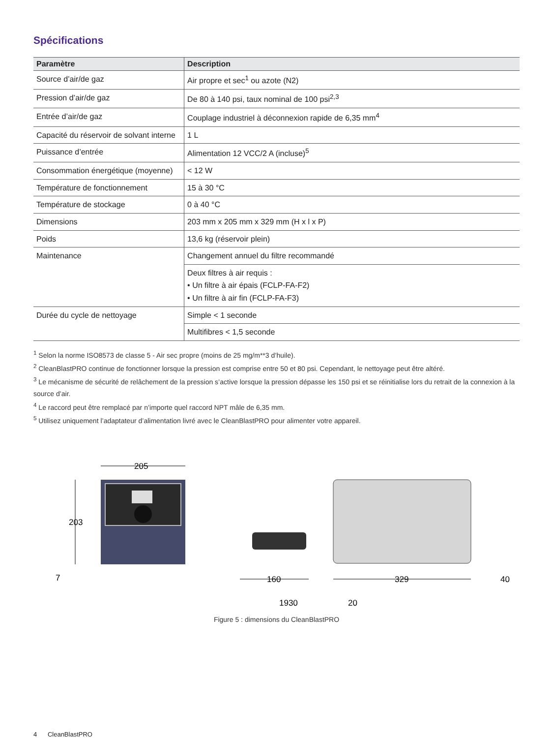Spécifications
| Paramètre | Description |
| --- | --- |
| Source d’air/de gaz | Air propre et sec<sup>1</sup> ou azote (N2) |
| Pression d’air/de gaz | De 80 à 140 psi, taux nominal de 100 psi<sup>2,3</sup> |
| Entrée d’air/de gaz | Couplage industriel à déconnexion rapide de 6,35 mm<sup>4</sup> |
| Capacité du réservoir de solvant interne | 1 L |
| Puissance d’entrée | Alimentation 12 VCC/2 A (incluse)<sup>5</sup> |
| Consommation énergétique (moyenne) | < 12 W |
| Température de fonctionnement | 15 à 30 °C |
| Température de stockage | 0 à 40 °C |
| Dimensions | 203 mm x 205 mm x 329 mm (H x l x P) |
| Poids | 13,6 kg (réservoir plein) |
| Maintenance | Changement annuel du filtre recommandé |
| | Deux filtres à air requis : • Un filtre à air épais (FCLP-FA-F2) • Un filtre à air fin (FCLP-FA-F3) |
| Durée du cycle de nettoyage | Simple < 1 seconde |
| | Multifibres < 1,5 seconde |
<sup>1</sup> Selon la norme ISO8573 de classe 5 - Air sec propre (moins de 25 mg/m**3 d’huile).
<sup>2</sup> CleanBlastPRO continue de fonctionner lorsque la pression est comprise entre 50 et 80 psi. Cependant, le nettoyage peut être altéré.
<sup>3</sup> Le mécanisme de sécurité de relâchement de la pression s’active lorsque la pression dépasse les 150 psi et se réinitialise lors du retrait de la connexion à la source d’air.
<sup>4</sup> Le raccord peut être remplacé par n’importe quel raccord NPT mâle de 6,35 mm.
<sup>5</sup> Utilisez uniquement l’adaptateur d’alimentation livré avec le CleanBlastPRO pour alimenter votre appareil.
205
203
7
160
329
40
1930
20
Figure 5 : dimensions du CleanBlastPRO
4 CleanBlastPRO